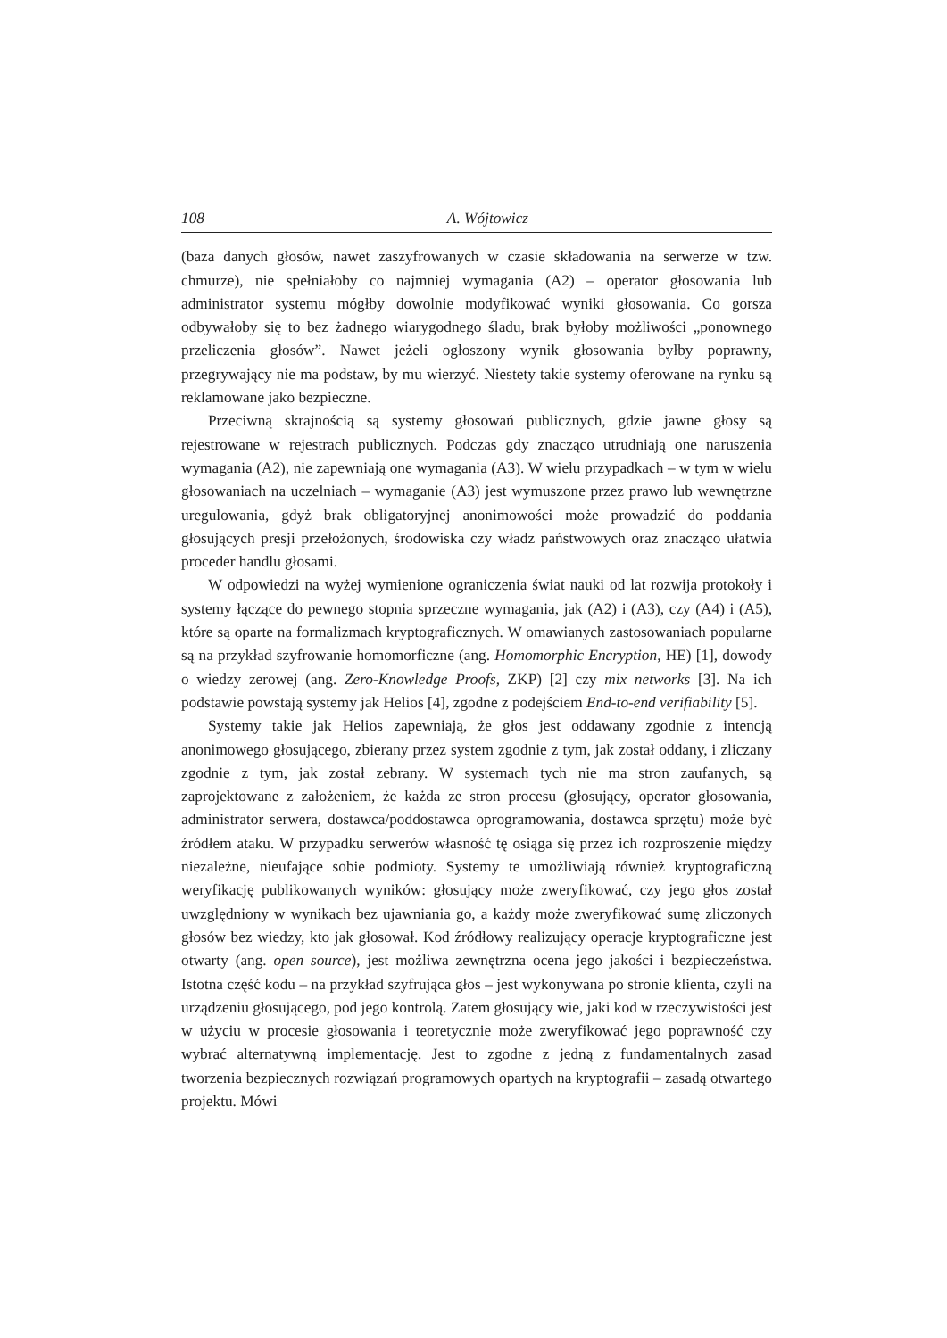108 A. Wójtowicz
(baza danych głosów, nawet zaszyfrowanych w czasie składowania na serwerze w tzw. chmurze), nie spełniałoby co najmniej wymagania (A2) – operator głosowania lub administrator systemu mógłby dowolnie modyfikować wyniki głosowania. Co gorsza odbywałoby się to bez żadnego wiarygodnego śladu, brak byłoby możliwości „ponownego przeliczenia głosów”. Nawet jeżeli ogłoszony wynik głosowania byłby poprawny, przegrywający nie ma podstaw, by mu wierzyć. Niestety takie systemy oferowane na rynku są reklamowane jako bezpieczne.
Przeciwną skrajnością są systemy głosowań publicznych, gdzie jawne głosy są rejestrowane w rejestrach publicznych. Podczas gdy znacząco utrudniają one naruszenia wymagania (A2), nie zapewniają one wymagania (A3). W wielu przypadkach – w tym w wielu głosowaniach na uczelniach – wymaganie (A3) jest wymuszone przez prawo lub wewnętrzne uregulowania, gdyż brak obligatoryjnej anonimowości może prowadzić do poddania głosujących presji przełożonych, środowiska czy władz państwowych oraz znacząco ułatwia proceder handlu głosami.
W odpowiedzi na wyżej wymienione ograniczenia świat nauki od lat rozwija protokoły i systemy łączące do pewnego stopnia sprzeczne wymagania, jak (A2) i (A3), czy (A4) i (A5), które są oparte na formalizmach kryptograficznych. W omawianych zastosowaniach popularne są na przykład szyfrowanie homomorficzne (ang. Homomorphic Encryption, HE) [1], dowody o wiedzy zerowej (ang. Zero-Knowledge Proofs, ZKP) [2] czy mix networks [3]. Na ich podstawie powstają systemy jak Helios [4], zgodne z podejściem End-to-end verifiability [5].
Systemy takie jak Helios zapewniają, że głos jest oddawany zgodnie z intencją anonimowego głosującego, zbierany przez system zgodnie z tym, jak został oddany, i zliczany zgodnie z tym, jak został zebrany. W systemach tych nie ma stron zaufanych, są zaprojektowane z założeniem, że każda ze stron procesu (głosujący, operator głosowania, administrator serwera, dostawca/poddostawca oprogramowania, dostawca sprzętu) może być źródłem ataku. W przypadku serwerów własność tę osiąga się przez ich rozproszenie między niezależne, nieufające sobie podmioty. Systemy te umożliwiają również kryptograficzną weryfikację publikowanych wyników: głosujący może zweryfikować, czy jego głos został uwzględniony w wynikach bez ujawniania go, a każdy może zweryfikować sumę zliczonych głosów bez wiedzy, kto jak głosował. Kod źródłowy realizujący operacje kryptograficzne jest otwarty (ang. open source), jest możliwa zewnętrzna ocena jego jakości i bezpieczeństwa. Istotna część kodu – na przykład szyfrująca głos – jest wykonywana po stronie klienta, czyli na urządzeniu głosującego, pod jego kontrolą. Zatem głosujący wie, jaki kod w rzeczywistości jest w użyciu w procesie głosowania i teoretycznie może zweryfikować jego poprawność czy wybrać alternatywną implementację. Jest to zgodne z jedną z fundamentalnych zasad tworzenia bezpiecznych rozwiązań programowych opartych na kryptografii – zasadą otwartego projektu. Mówi